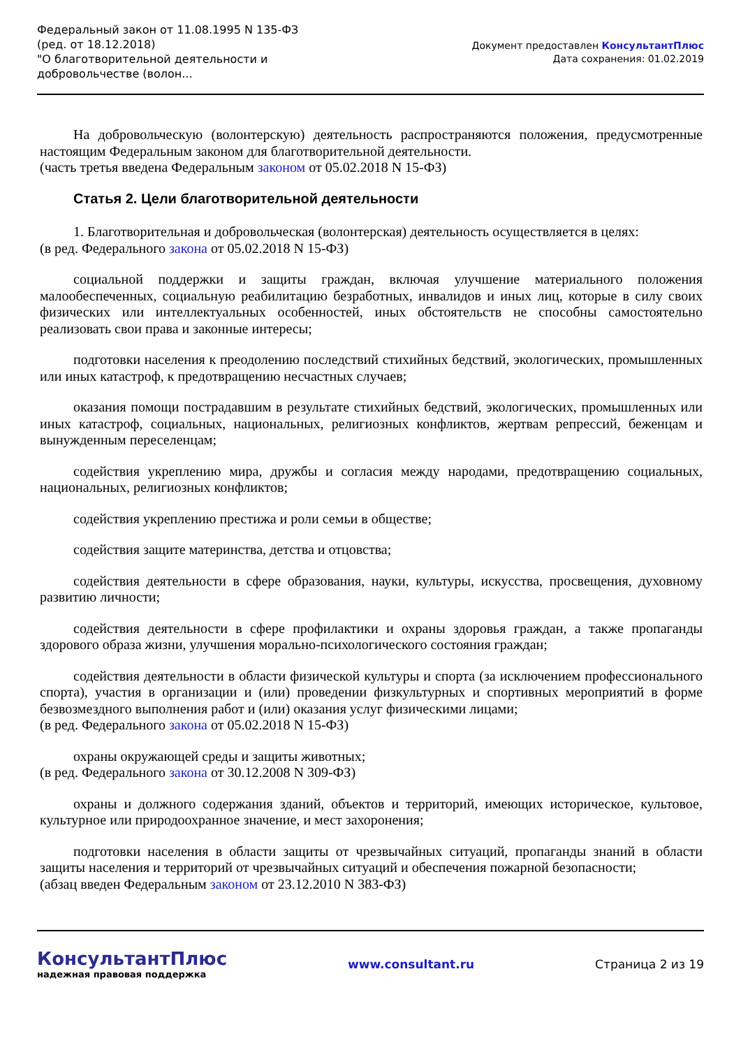Федеральный закон от 11.08.1995 N 135-ФЗ
(ред. от 18.12.2018)
"О благотворительной деятельности и добровольчестве (волон...
Документ предоставлен КонсультантПлюс
Дата сохранения: 01.02.2019
На добровольческую (волонтерскую) деятельность распространяются положения, предусмотренные настоящим Федеральным законом для благотворительной деятельности.
(часть третья введена Федеральным законом от 05.02.2018 N 15-ФЗ)
Статья 2. Цели благотворительной деятельности
1. Благотворительная и добровольческая (волонтерская) деятельность осуществляется в целях:
(в ред. Федерального закона от 05.02.2018 N 15-ФЗ)
социальной поддержки и защиты граждан, включая улучшение материального положения малообеспеченных, социальную реабилитацию безработных, инвалидов и иных лиц, которые в силу своих физических или интеллектуальных особенностей, иных обстоятельств не способны самостоятельно реализовать свои права и законные интересы;
подготовки населения к преодолению последствий стихийных бедствий, экологических, промышленных или иных катастроф, к предотвращению несчастных случаев;
оказания помощи пострадавшим в результате стихийных бедствий, экологических, промышленных или иных катастроф, социальных, национальных, религиозных конфликтов, жертвам репрессий, беженцам и вынужденным переселенцам;
содействия укреплению мира, дружбы и согласия между народами, предотвращению социальных, национальных, религиозных конфликтов;
содействия укреплению престижа и роли семьи в обществе;
содействия защите материнства, детства и отцовства;
содействия деятельности в сфере образования, науки, культуры, искусства, просвещения, духовному развитию личности;
содействия деятельности в сфере профилактики и охраны здоровья граждан, а также пропаганды здорового образа жизни, улучшения морально-психологического состояния граждан;
содействия деятельности в области физической культуры и спорта (за исключением профессионального спорта), участия в организации и (или) проведении физкультурных и спортивных мероприятий в форме безвозмездного выполнения работ и (или) оказания услуг физическими лицами;
(в ред. Федерального закона от 05.02.2018 N 15-ФЗ)
охраны окружающей среды и защиты животных;
(в ред. Федерального закона от 30.12.2008 N 309-ФЗ)
охраны и должного содержания зданий, объектов и территорий, имеющих историческое, культовое, культурное или природоохранное значение, и мест захоронения;
подготовки населения в области защиты от чрезвычайных ситуаций, пропаганды знаний в области защиты населения и территорий от чрезвычайных ситуаций и обеспечения пожарной безопасности;
(абзац введен Федеральным законом от 23.12.2010 N 383-ФЗ)
КонсультантПлюс
надежная правовая поддержка
www.consultant.ru Страница 2 из 19